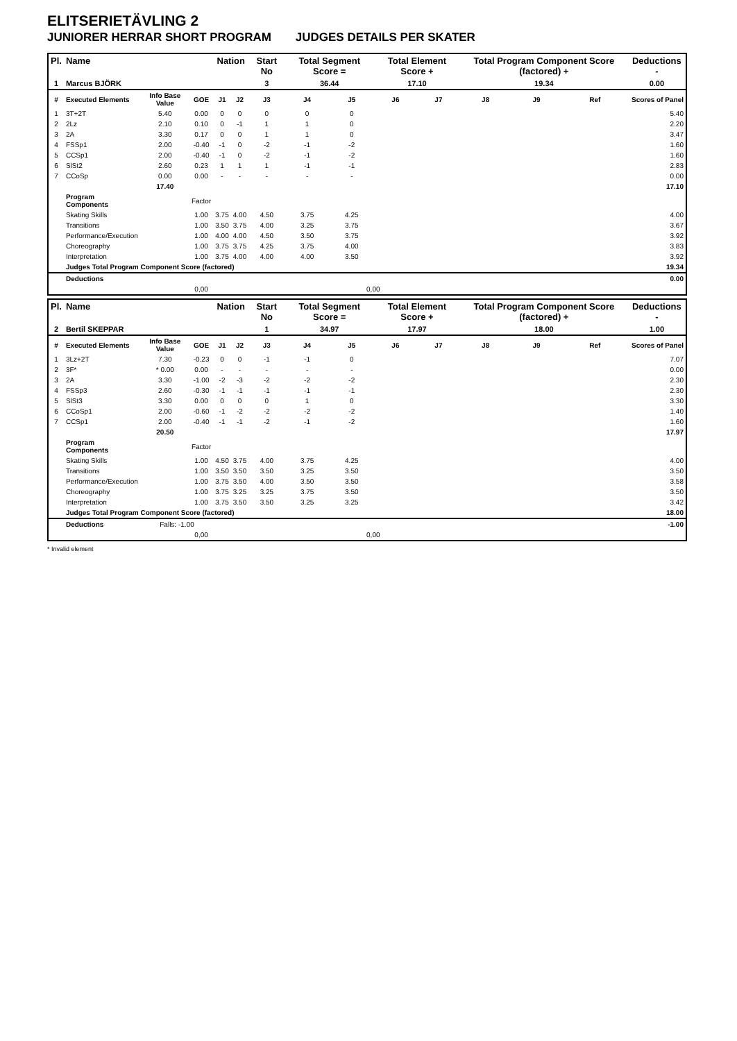ELITSERIETÄVLING 2
JUNIORER HERRAR SHORT PROGRAM JUDGES DETAILS PER SKATER
| Pl. | Name | | | Nation | | Start No | Total Segment Score = | | Total Element Score + | | Total Program Component Score (factored) + | | | Deductions - |
| --- | --- | --- | --- | --- | --- | --- | --- | --- | --- | --- | --- | --- | --- | --- |
| 1 | Marcus BJÖRK | | | | | 3 | 36.44 | | 17.10 | | 19.34 | | | 0.00 |
| # | Executed Elements | Info Base Value | GOE | J1 | J2 | J3 | J4 | J5 | J6 | J7 | J8 | J9 | Ref | Scores of Panel |
| 1 | 3T+2T | 5.40 | 0.00 | 0 | 0 | 0 | 0 | 0 | | | | | | 5.40 |
| 2 | 2Lz | 2.10 | 0.10 | 0 | -1 | 1 | 1 | 0 | | | | | | 2.20 |
| 3 | 2A | 3.30 | 0.17 | 0 | 0 | 1 | 1 | 0 | | | | | | 3.47 |
| 4 | FSSp1 | 2.00 | -0.40 | -1 | 0 | -2 | -1 | -2 | | | | | | 1.60 |
| 5 | CCSp1 | 2.00 | -0.40 | -1 | 0 | -2 | -1 | -2 | | | | | | 1.60 |
| 6 | SlSt2 | 2.60 | 0.23 | 1 | 1 | 1 | -1 | -1 | | | | | | 2.83 |
| 7 | CCoSp | 0.00 | 0.00 | - | - | - | - | - | | | | | | 0.00 |
| | | 17.40 | | | | | | | | | | | | 17.10 |
| | Program Components | | Factor | | | | | | | | | | | |
| | Skating Skills | | 1.00 | 3.75 | 4.00 | 4.50 | 3.75 | 4.25 | | | | | | 4.00 |
| | Transitions | | 1.00 | 3.50 | 3.75 | 4.00 | 3.25 | 3.75 | | | | | | 3.67 |
| | Performance/Execution | | 1.00 | 4.00 | 4.00 | 4.50 | 3.50 | 3.75 | | | | | | 3.92 |
| | Choreography | | 1.00 | 3.75 | 3.75 | 4.25 | 3.75 | 4.00 | | | | | | 3.83 |
| | Interpretation | | 1.00 | 3.75 | 4.00 | 4.00 | 4.00 | 3.50 | | | | | | 3.92 |
| | Judges Total Program Component Score (factored) | | | | | | | | | | | | | 19.34 |
| | Deductions | | | | | | | | | | | | | 0.00 |
| | | | 0,00 | | | | | 0,00 | | | | | | |
| Pl. | Name | | | Nation | | Start No | Total Segment Score = | | Total Element Score + | | Total Program Component Score (factored) + | | | Deductions - |
| --- | --- | --- | --- | --- | --- | --- | --- | --- | --- | --- | --- | --- | --- | --- |
| 2 | Bertil SKEPPAR | | | | | 1 | 34.97 | | 17.97 | | 18.00 | | | 1.00 |
| # | Executed Elements | Info Base Value | GOE | J1 | J2 | J3 | J4 | J5 | J6 | J7 | J8 | J9 | Ref | Scores of Panel |
| 1 | 3Lz+2T | 7.30 | -0.23 | 0 | 0 | -1 | -1 | 0 | | | | | | 7.07 |
| 2 | 3F* | * 0.00 | 0.00 | - | - | - | - | - | | | | | | 0.00 |
| 3 | 2A | 3.30 | -1.00 | -2 | -3 | -2 | -2 | -2 | | | | | | 2.30 |
| 4 | FSSp3 | 2.60 | -0.30 | -1 | -1 | -1 | -1 | -1 | | | | | | 2.30 |
| 5 | SlSt3 | 3.30 | 0.00 | 0 | 0 | 0 | 1 | 0 | | | | | | 3.30 |
| 6 | CCoSp1 | 2.00 | -0.60 | -1 | -2 | -2 | -2 | -2 | | | | | | 1.40 |
| 7 | CCSp1 | 2.00 | -0.40 | -1 | -1 | -2 | -1 | -2 | | | | | | 1.60 |
| | | 20.50 | | | | | | | | | | | | 17.97 |
| | Program Components | | Factor | | | | | | | | | | | |
| | Skating Skills | | 1.00 | 4.50 | 3.75 | 4.00 | 3.75 | 4.25 | | | | | | 4.00 |
| | Transitions | | 1.00 | 3.50 | 3.50 | 3.50 | 3.25 | 3.50 | | | | | | 3.50 |
| | Performance/Execution | | 1.00 | 3.75 | 3.50 | 4.00 | 3.50 | 3.50 | | | | | | 3.58 |
| | Choreography | | 1.00 | 3.75 | 3.25 | 3.25 | 3.75 | 3.50 | | | | | | 3.50 |
| | Interpretation | | 1.00 | 3.75 | 3.50 | 3.50 | 3.25 | 3.25 | | | | | | 3.42 |
| | Judges Total Program Component Score (factored) | | | | | | | | | | | | | 18.00 |
| | Deductions | Falls: -1.00 | | | | | | | | | | | | -1.00 |
| | | | 0,00 | | | | | 0,00 | | | | | | |
* Invalid element